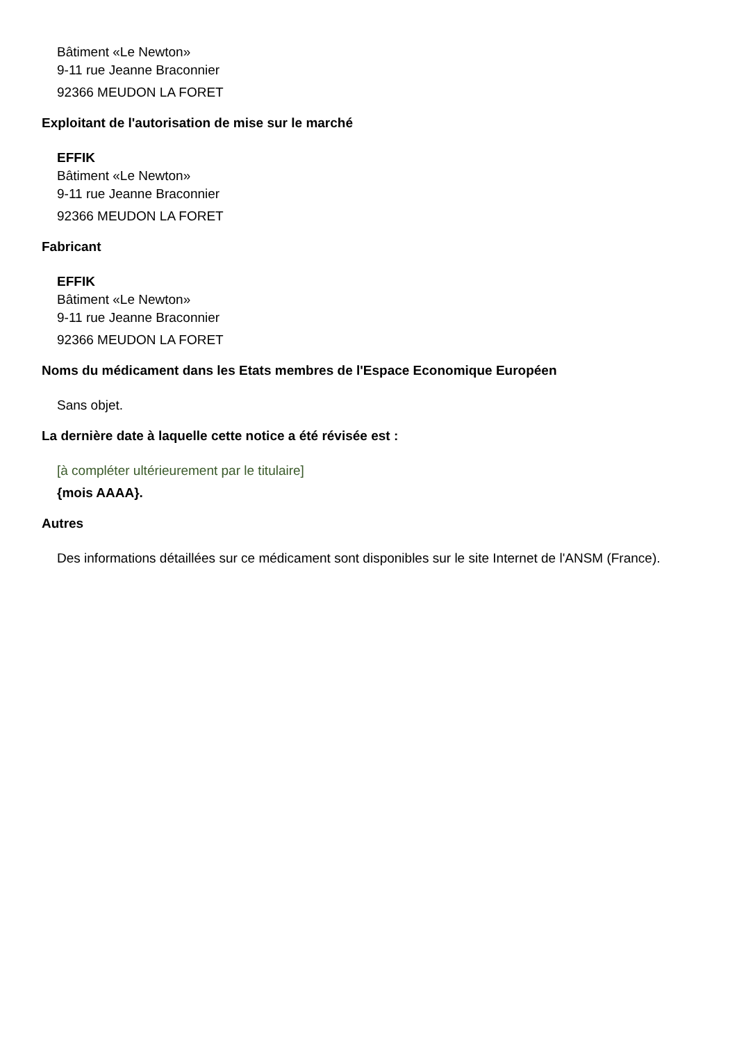Bâtiment «Le Newton»
9-11 rue Jeanne Braconnier
92366 MEUDON LA FORET
Exploitant de l'autorisation de mise sur le marché
EFFIK
Bâtiment «Le Newton»
9-11 rue Jeanne Braconnier
92366 MEUDON LA FORET
Fabricant
EFFIK
Bâtiment «Le Newton»
9-11 rue Jeanne Braconnier
92366 MEUDON LA FORET
Noms du médicament dans les Etats membres de l'Espace Economique Européen
Sans objet.
La dernière date à laquelle cette notice a été révisée est :
[à compléter ultérieurement par le titulaire]
{mois AAAA}.
Autres
Des informations détaillées sur ce médicament sont disponibles sur le site Internet de l'ANSM (France).